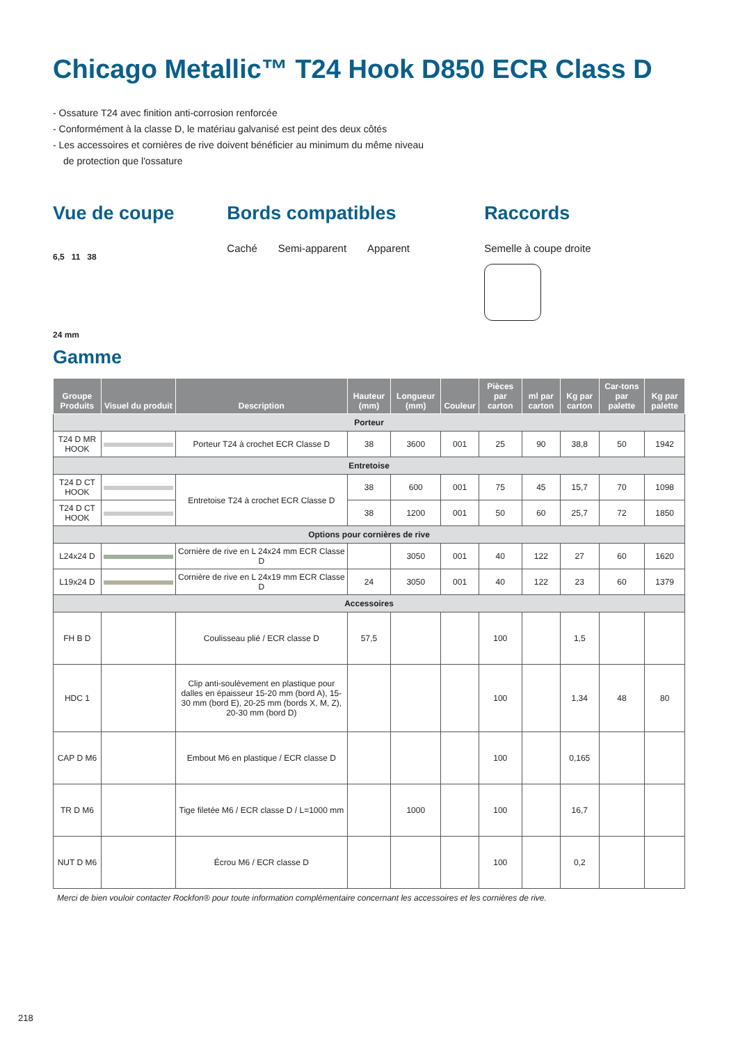Chicago Metallic™ T24 Hook D850 ECR Class D
- Ossature T24 avec finition anti-corrosion renforcée
- Conformément à la classe D, le matériau galvanisé est peint des deux côtés
- Les accessoires et cornières de rive doivent bénéficier au minimum du même niveau de protection que l'ossature
Vue de coupe
6,5 11 38
24 mm
Bords compatibles
Caché Semi-apparent Apparent
Raccords
Semelle à coupe droite
Gamme
| Groupe Produits | Visuel du produit | Description | Hauteur (mm) | Longueur (mm) | Couleur | Pièces par carton | ml par carton | Kg par carton | Car-tons par palette | Kg par palette |
| --- | --- | --- | --- | --- | --- | --- | --- | --- | --- | --- |
| Porteur | | | | | | | | | | |
| T24 D MR HOOK | | Porteur T24 à crochet ECR Classe D | 38 | 3600 | 001 | 25 | 90 | 38,8 | 50 | 1942 |
| Entretoise | | | | | | | | | | |
| T24 D CT HOOK | | Entretoise T24 à crochet ECR Classe D | 38 | 600 | 001 | 75 | 45 | 15,7 | 70 | 1098 |
| T24 D CT HOOK | | | 38 | 1200 | 001 | 50 | 60 | 25,7 | 72 | 1850 |
| Options pour cornières de rive | | | | | | | | | | |
| L24x24 D | | Cornière de rive en L 24x24 mm ECR Classe D | | 3050 | 001 | 40 | 122 | 27 | 60 | 1620 |
| L19x24 D | | Cornière de rive en L 24x19 mm ECR Classe D | 24 | 3050 | 001 | 40 | 122 | 23 | 60 | 1379 |
| Accessoires | | | | | | | | | | |
| FH B D | | Coulisseau plié / ECR classe D | 57,5 | | | 100 | | 1,5 | | |
| HDC 1 | | Clip anti-soulèvement en plastique pour dalles en épaisseur 15-20 mm (bord A), 15-30 mm (bord E), 20-25 mm (bords X, M, Z), 20-30 mm (bord D) | | | | 100 | | 1,34 | 48 | 80 |
| CAP D M6 | | Embout M6 en plastique / ECR classe D | | | | 100 | | 0,165 | | |
| TR D M6 | | Tige filetée M6 / ECR classe D / L=1000 mm | | 1000 | | 100 | | 16,7 | | |
| NUT D M6 | | Écrou M6 / ECR classe D | | | | 100 | | 0,2 | | |
Merci de bien vouloir contacter Rockfon® pour toute information complémentaire concernant les accessoires et les cornières de rive.
218